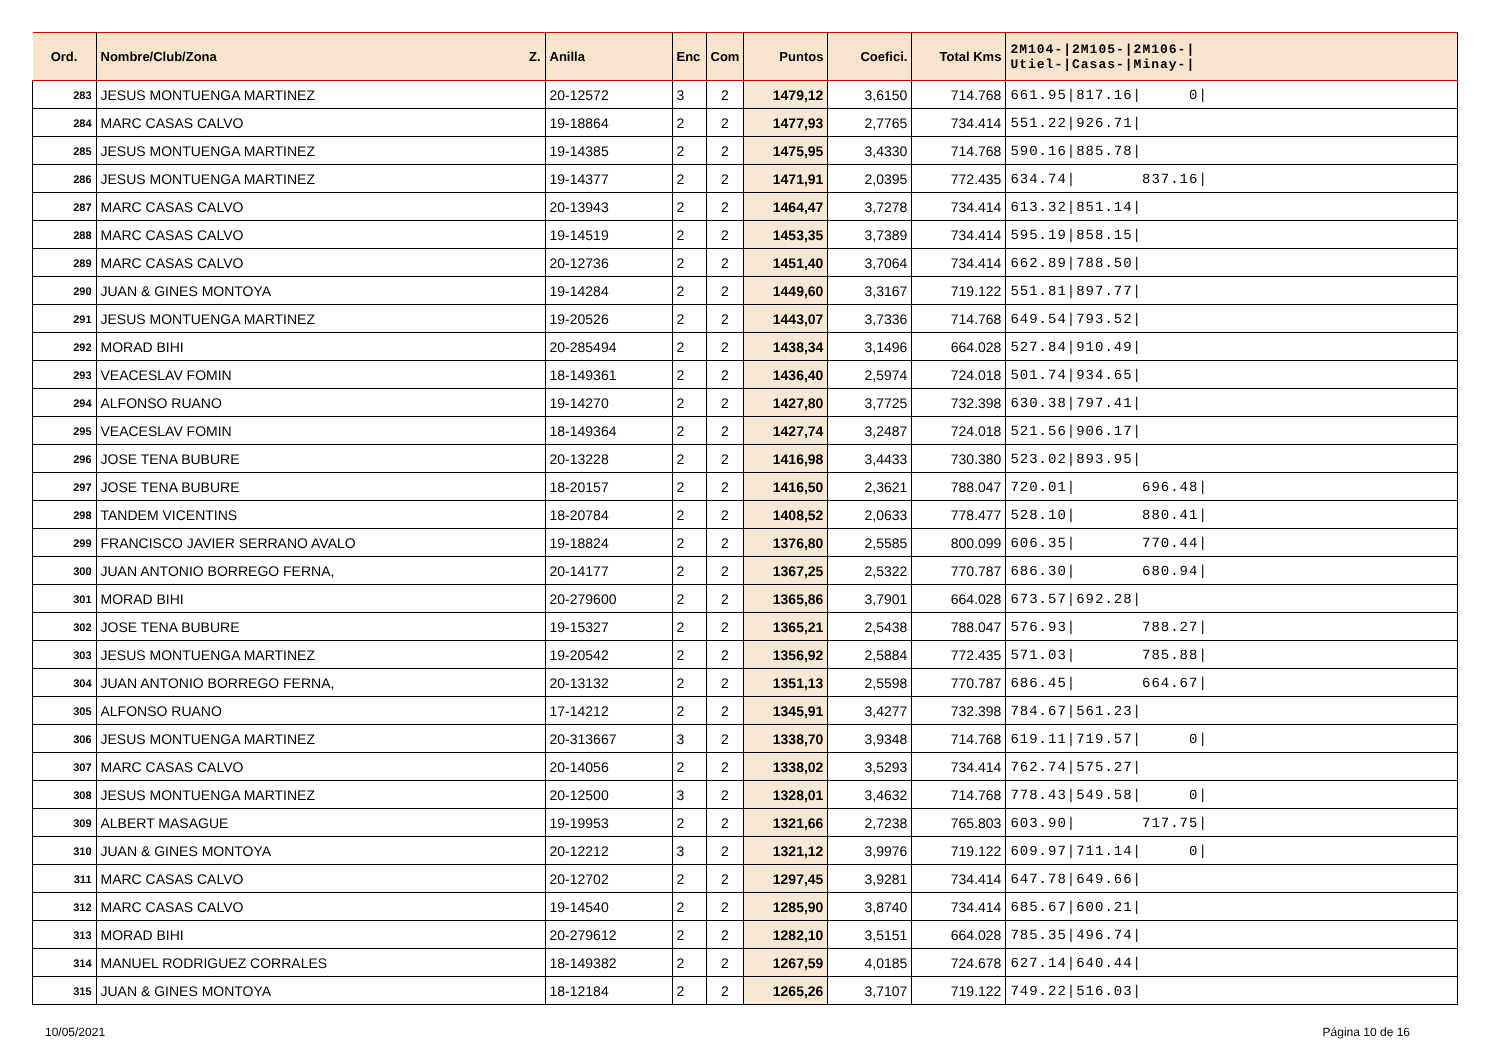| Ord. | Nombre/Club/Zona Z. | Anilla | Enc | Com | Puntos | Coefici. | Total Kms | 2M104-/2M105-/2M106-/ Utiel-/Casas-/Minay-/ |
| --- | --- | --- | --- | --- | --- | --- | --- | --- |
| 283 | JESUS MONTUENGA MARTINEZ | 20-12572 | 3 | 2 | 1479,12 | 3,6150 | 714.768 | 661.95/817.16/ 0/ |
| 284 | MARC CASAS CALVO | 19-18864 | 2 | 2 | 1477,93 | 2,7765 | 734.414 | 551.22/926.71/ |
| 285 | JESUS MONTUENGA MARTINEZ | 19-14385 | 2 | 2 | 1475,95 | 3,4330 | 714.768 | 590.16/885.78/ |
| 286 | JESUS MONTUENGA MARTINEZ | 19-14377 | 2 | 2 | 1471,91 | 2,0395 | 772.435 | 634.74/ 837.16/ |
| 287 | MARC CASAS CALVO | 20-13943 | 2 | 2 | 1464,47 | 3,7278 | 734.414 | 613.32/851.14/ |
| 288 | MARC CASAS CALVO | 19-14519 | 2 | 2 | 1453,35 | 3,7389 | 734.414 | 595.19/858.15/ |
| 289 | MARC CASAS CALVO | 20-12736 | 2 | 2 | 1451,40 | 3,7064 | 734.414 | 662.89/788.50/ |
| 290 | JUAN & GINES MONTOYA | 19-14284 | 2 | 2 | 1449,60 | 3,3167 | 719.122 | 551.81/897.77/ |
| 291 | JESUS MONTUENGA MARTINEZ | 19-20526 | 2 | 2 | 1443,07 | 3,7336 | 714.768 | 649.54/793.52/ |
| 292 | MORAD BIHI | 20-285494 | 2 | 2 | 1438,34 | 3,1496 | 664.028 | 527.84/910.49/ |
| 293 | VEACESLAV FOMIN | 18-149361 | 2 | 2 | 1436,40 | 2,5974 | 724.018 | 501.74/934.65/ |
| 294 | ALFONSO RUANO | 19-14270 | 2 | 2 | 1427,80 | 3,7725 | 732.398 | 630.38/797.41/ |
| 295 | VEACESLAV FOMIN | 18-149364 | 2 | 2 | 1427,74 | 3,2487 | 724.018 | 521.56/906.17/ |
| 296 | JOSE TENA BUBURE | 20-13228 | 2 | 2 | 1416,98 | 3,4433 | 730.380 | 523.02/893.95/ |
| 297 | JOSE TENA BUBURE | 18-20157 | 2 | 2 | 1416,50 | 2,3621 | 788.047 | 720.01/ 696.48/ |
| 298 | TANDEM VICENTINS | 18-20784 | 2 | 2 | 1408,52 | 2,0633 | 778.477 | 528.10/ 880.41/ |
| 299 | FRANCISCO JAVIER SERRANO AVALO | 19-18824 | 2 | 2 | 1376,80 | 2,5585 | 800.099 | 606.35/ 770.44/ |
| 300 | JUAN ANTONIO BORREGO FERNA, | 20-14177 | 2 | 2 | 1367,25 | 2,5322 | 770.787 | 686.30/ 680.94/ |
| 301 | MORAD BIHI | 20-279600 | 2 | 2 | 1365,86 | 3,7901 | 664.028 | 673.57/692.28/ |
| 302 | JOSE TENA BUBURE | 19-15327 | 2 | 2 | 1365,21 | 2,5438 | 788.047 | 576.93/ 788.27/ |
| 303 | JESUS MONTUENGA MARTINEZ | 19-20542 | 2 | 2 | 1356,92 | 2,5884 | 772.435 | 571.03/ 785.88/ |
| 304 | JUAN ANTONIO BORREGO FERNA, | 20-13132 | 2 | 2 | 1351,13 | 2,5598 | 770.787 | 686.45/ 664.67/ |
| 305 | ALFONSO RUANO | 17-14212 | 2 | 2 | 1345,91 | 3,4277 | 732.398 | 784.67/561.23/ |
| 306 | JESUS MONTUENGA MARTINEZ | 20-313667 | 3 | 2 | 1338,70 | 3,9348 | 714.768 | 619.11/719.57/ 0/ |
| 307 | MARC CASAS CALVO | 20-14056 | 2 | 2 | 1338,02 | 3,5293 | 734.414 | 762.74/575.27/ |
| 308 | JESUS MONTUENGA MARTINEZ | 20-12500 | 3 | 2 | 1328,01 | 3,4632 | 714.768 | 778.43/549.58/ 0/ |
| 309 | ALBERT MASAGUE | 19-19953 | 2 | 2 | 1321,66 | 2,7238 | 765.803 | 603.90/ 717.75/ |
| 310 | JUAN & GINES MONTOYA | 20-12212 | 3 | 2 | 1321,12 | 3,9976 | 719.122 | 609.97/711.14/ 0/ |
| 311 | MARC CASAS CALVO | 20-12702 | 2 | 2 | 1297,45 | 3,9281 | 734.414 | 647.78/649.66/ |
| 312 | MARC CASAS CALVO | 19-14540 | 2 | 2 | 1285,90 | 3,8740 | 734.414 | 685.67/600.21/ |
| 313 | MORAD BIHI | 20-279612 | 2 | 2 | 1282,10 | 3,5151 | 664.028 | 785.35/496.74/ |
| 314 | MANUEL RODRIGUEZ CORRALES | 18-149382 | 2 | 2 | 1267,59 | 4,0185 | 724.678 | 627.14/640.44/ |
| 315 | JUAN & GINES MONTOYA | 18-12184 | 2 | 2 | 1265,26 | 3,7107 | 719.122 | 749.22/516.03/ |
10/05/2021 Página 10 de 16